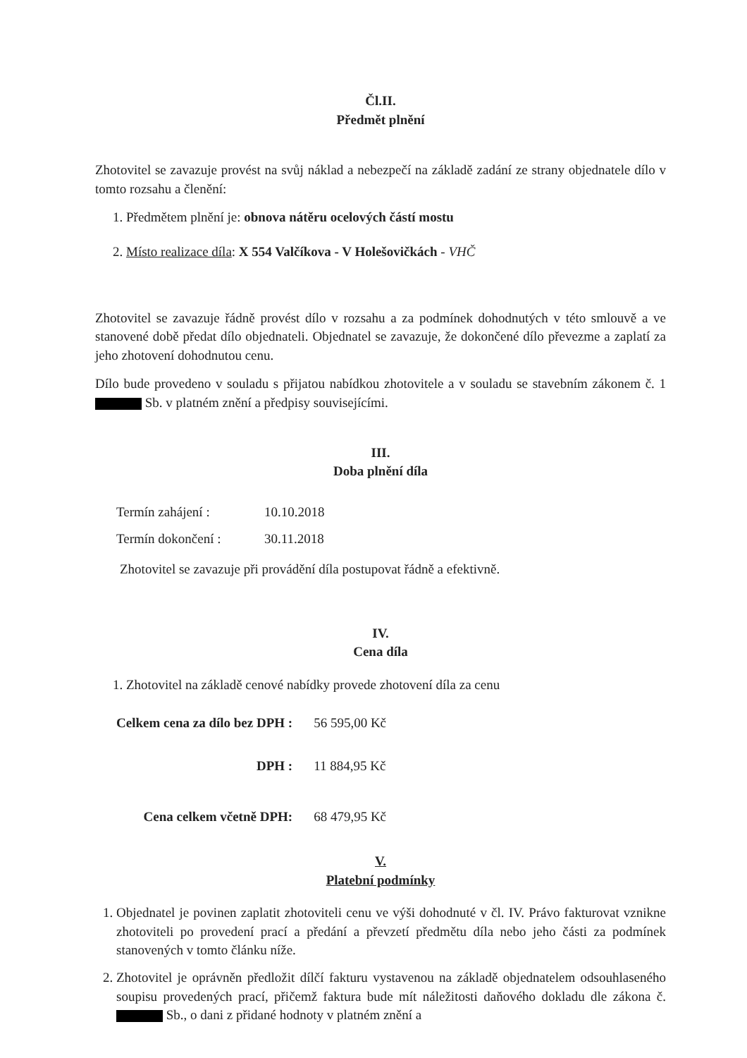Čl.II.
Předmět plnění
Zhotovitel se zavazuje provést na svůj náklad a nebezpečí na základě zadání ze strany objednatele dílo v tomto rozsahu a členění:
1. Předmětem plnění je: obnova nátěru ocelových částí mostu
2. Místo realizace díla: X 554 Valčíkova - V Holešovičkách - VHČ
Zhotovitel se zavazuje řádně provést dílo v rozsahu a za podmínek dohodnutých v této smlouvě a ve stanovené době předat dílo objednateli. Objednatel se zavazuje, že dokončené dílo převezme a zaplatí za jeho zhotovení dohodnutou cenu.
Dílo bude provedeno v souladu s přijatou nabídkou zhotovitele a v souladu se stavebním zákonem č. 1 Sb. v platném znění a předpisy souvisejícími.
III.
Doba plnění díla
| Termín zahájení : | 10.10.2018 |
| Termín dokončení : | 30.11.2018 |
Zhotovitel se zavazuje při provádění díla postupovat řádně a efektivně.
IV.
Cena díla
1. Zhotovitel na základě cenové nabídky provede zhotovení díla za cenu
| Celkem cena za dílo bez DPH : | 56 595,00 Kč |
| DPH : | 11 884,95 Kč |
| Cena celkem včetně DPH: | 68 479,95 Kč |
V.
Platební podmínky
1. Objednatel je povinen zaplatit zhotoviteli cenu ve výši dohodnuté v čl. IV. Právo fakturovat vznikne zhotoviteli po provedení prací a předání a převzetí předmětu díla nebo jeho části za podmínek stanovených v tomto článku níže.
2. Zhotovitel je oprávněn předložit dílčí fakturu vystavenou na základě objednatelem odsouhlaseného soupisu provedených prací, přičemž faktura bude mít náležitosti daňového dokladu dle zákona č. Sb., o dani z přidané hodnoty v platném znění a